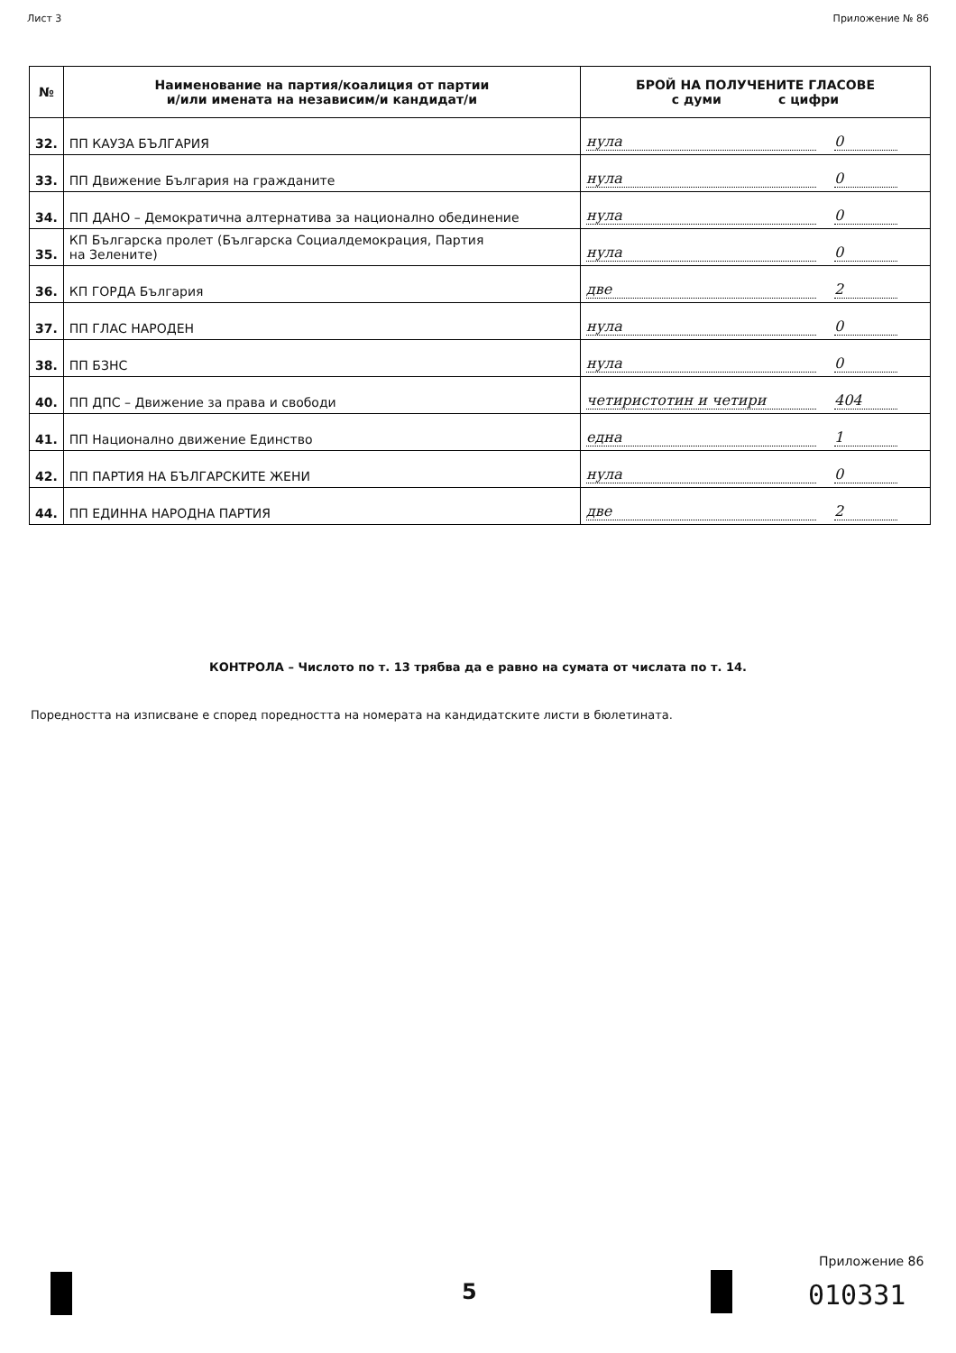Лист 3 Приложение № 86
| № | Наименование на партия/коалиция от партии и/или имената на независим/и кандидат/и | БРОЙ НА ПОЛУЧЕНИТЕ ГЛАСОВЕ с думи с цифри |
| --- | --- | --- |
| 32. | ПП КАУЗА БЪЛГАРИЯ | нула 0 |
| 33. | ПП Движение България на гражданите | нула 0 |
| 34. | ПП ДАНО – Демократична алтернатива за национално обединение | нула 0 |
| 35. | КП Българска пролет (Българска Социалдемокрация, Партия на Зелените) | нула 0 |
| 36. | КП ГОРДА България | две 2 |
| 37. | ПП ГЛАС НАРОДЕН | нула 0 |
| 38. | ПП БЗНС | нула 0 |
| 40. | ПП ДПС – Движение за права и свободи | четиристотин и четири 404 |
| 41. | ПП Национално движение Единство | една 1 |
| 42. | ПП ПАРТИЯ НА БЪЛГАРСКИТЕ ЖЕНИ | нула 0 |
| 44. | ПП ЕДИННА НАРОДНА ПАРТИЯ | две 2 |
КОНТРОЛА – Числото по т. 13 трябва да е равно на сумата от числата по т. 14.
Поредността на изписване е според поредността на номерата на кандидатските листи в бюлетината.
5
Приложение 86
010331